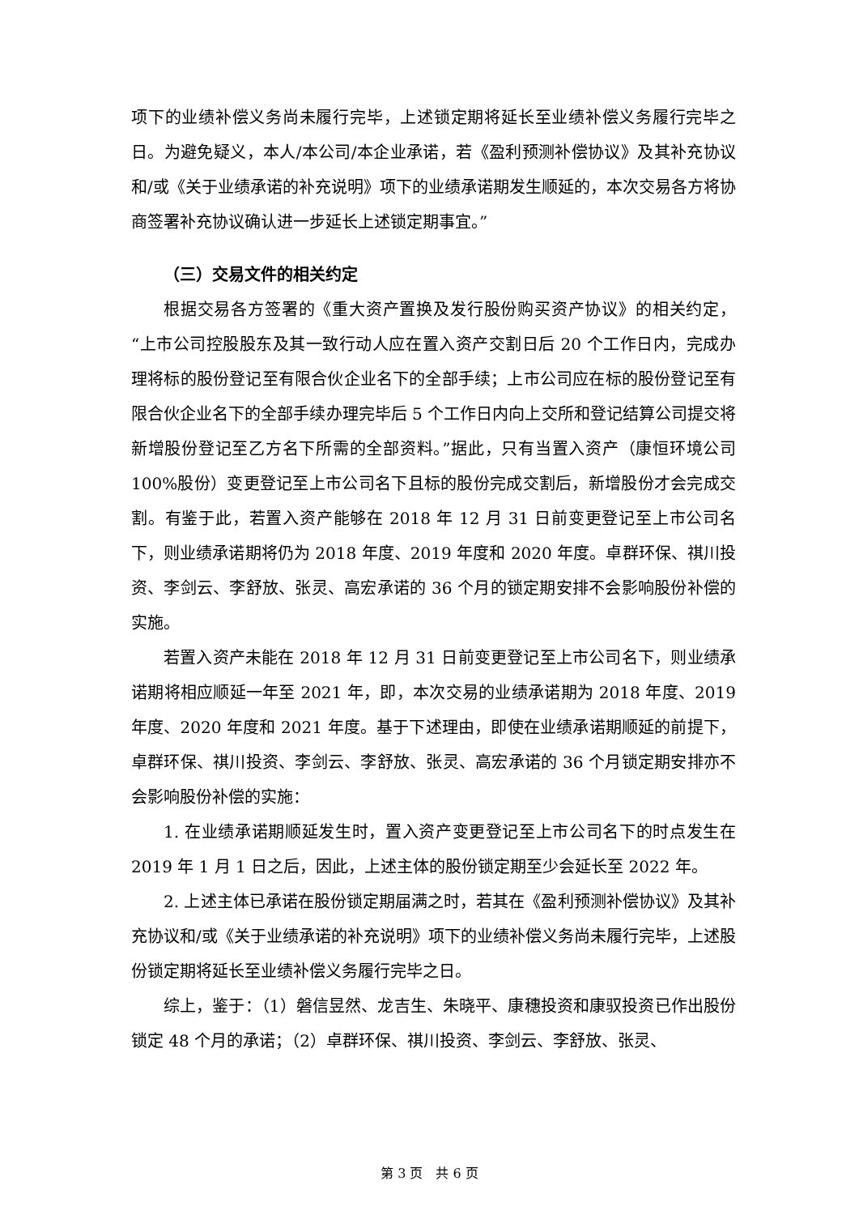项下的业绩补偿义务尚未履行完毕，上述锁定期将延长至业绩补偿义务履行完毕之日。为避免疑义，本人/本公司/本企业承诺，若《盈利预测补偿协议》及其补充协议和/或《关于业绩承诺的补充说明》项下的业绩承诺期发生顺延的，本次交易各方将协商签署补充协议确认进一步延长上述锁定期事宜。”
（三）交易文件的相关约定
根据交易各方签署的《重大资产置换及发行股份购买资产协议》的相关约定，“上市公司控股股东及其一致行动人应在置入资产交割日后 20 个工作日内，完成办理将标的股份登记至有限合伙企业名下的全部手续；上市公司应在标的股份登记至有限合伙企业名下的全部手续办理完毕后 5 个工作日内向上交所和登记结算公司提交将新增股份登记至乙方名下所需的全部资料。”据此，只有当置入资产（康恒环境公司 100%股份）变更登记至上市公司名下且标的股份完成交割后，新增股份才会完成交割。有鉴于此，若置入资产能够在 2018 年 12 月 31 日前变更登记至上市公司名下，则业绩承诺期将仍为 2018 年度、2019 年度和 2020 年度。卓群环保、祺川投资、李剑云、李舒放、张灵、高宏承诺的 36 个月的锁定期安排不会影响股份补偿的实施。
若置入资产未能在 2018 年 12 月 31 日前变更登记至上市公司名下，则业绩承诺期将相应顺延一年至 2021 年，即，本次交易的业绩承诺期为 2018 年度、2019 年度、2020 年度和 2021 年度。基于下述理由，即使在业绩承诺期顺延的前提下，卓群环保、祺川投资、李剑云、李舒放、张灵、高宏承诺的 36 个月锁定期安排亦不会影响股份补偿的实施：
1. 在业绩承诺期顺延发生时，置入资产变更登记至上市公司名下的时点发生在 2019 年 1 月 1 日之后，因此，上述主体的股份锁定期至少会延长至 2022 年。
2. 上述主体已承诺在股份锁定期届满之时，若其在《盈利预测补偿协议》及其补充协议和/或《关于业绩承诺的补充说明》项下的业绩补偿义务尚未履行完毕，上述股份锁定期将延长至业绩补偿义务履行完毕之日。
综上，鉴于：（1）磐信昱然、龙吉生、朱晓平、康穗投资和康驭投资已作出股份锁定 48 个月的承诺；（2）卓群环保、祺川投资、李剑云、李舒放、张灵、
第 3 页　共 6 页